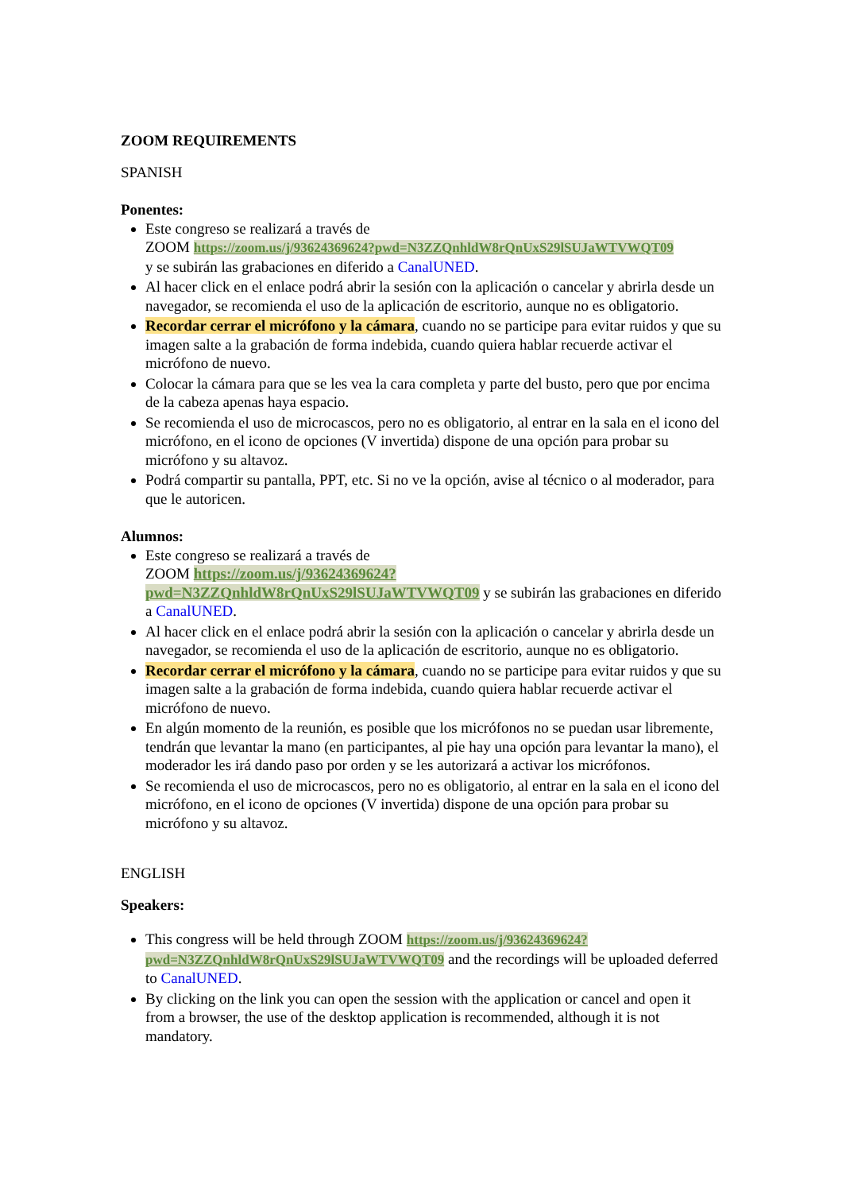ZOOM REQUIREMENTS
SPANISH
Ponentes:
Este congreso se realizará a través de
ZOOM https://zoom.us/j/93624369624?pwd=N3ZZQnhldW8rQnUxS29lSUJaWTVWQT09
y se subirán las grabaciones en diferido a CanalUNED.
Al hacer click en el enlace podrá abrir la sesión con la aplicación o cancelar y abrirla desde un navegador, se recomienda el uso de la aplicación de escritorio, aunque no es obligatorio.
Recordar cerrar el micrófono y la cámara, cuando no se participe para evitar ruidos y que su imagen salte a la grabación de forma indebida, cuando quiera hablar recuerde activar el micrófono de nuevo.
Colocar la cámara para que se les vea la cara completa y parte del busto, pero que por encima de la cabeza apenas haya espacio.
Se recomienda el uso de microcascos, pero no es obligatorio, al entrar en la sala en el icono del micrófono, en el icono de opciones (V invertida) dispone de una opción para probar su micrófono y su altavoz.
Podrá compartir su pantalla, PPT, etc. Si no ve la opción, avise al técnico o al moderador, para que le autoricen.
Alumnos:
Este congreso se realizará a través de
ZOOM https://zoom.us/j/93624369624?pwd=N3ZZQnhldW8rQnUxS29lSUJaWTVWQT09 y se subirán las grabaciones en diferido a CanalUNED.
Al hacer click en el enlace podrá abrir la sesión con la aplicación o cancelar y abrirla desde un navegador, se recomienda el uso de la aplicación de escritorio, aunque no es obligatorio.
Recordar cerrar el micrófono y la cámara, cuando no se participe para evitar ruidos y que su imagen salte a la grabación de forma indebida, cuando quiera hablar recuerde activar el micrófono de nuevo.
En algún momento de la reunión, es posible que los micrófonos no se puedan usar libremente, tendrán que levantar la mano (en participantes, al pie hay una opción para levantar la mano), el moderador les irá dando paso por orden y se les autorizará a activar los micrófonos.
Se recomienda el uso de microcascos, pero no es obligatorio, al entrar en la sala en el icono del micrófono, en el icono de opciones (V invertida) dispone de una opción para probar su micrófono y su altavoz.
ENGLISH
Speakers:
This congress will be held through ZOOM https://zoom.us/j/93624369624?pwd=N3ZZQnhldW8rQnUxS29lSUJaWTVWQT09 and the recordings will be uploaded deferred to CanalUNED.
By clicking on the link you can open the session with the application or cancel and open it from a browser, the use of the desktop application is recommended, although it is not mandatory.